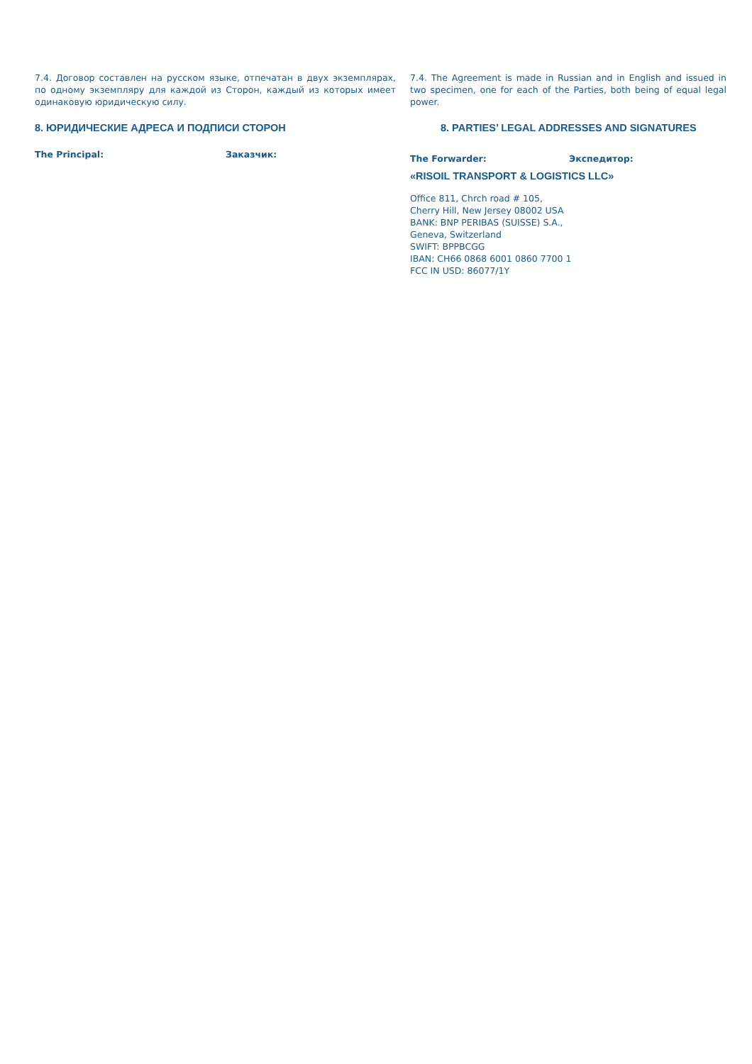7.4. Договор составлен на русском языке, отпечатан в двух экземплярах, по одному экземпляру для каждой из Сторон, каждый из которых имеет одинаковую юридическую силу.
8. ЮРИДИЧЕСКИЕ АДРЕСА И ПОДПИСИ СТОРОН
The Principal: Заказчик:
7.4. The Agreement is made in Russian and in English and issued in two specimen, one for each of the Parties, both being of equal legal power.
8. PARTIES’ LEGAL ADDRESSES AND SIGNATURES
The Forwarder: Экспедитор:
«RISOIL TRANSPORT & LOGISTICS LLC»
Office 811, Chrch road # 105,
Cherry Hill, New Jersey 08002 USA
BANK: BNP PERIBAS (SUISSE) S.A.,
Geneva, Switzerland
SWIFT: BPPBCGG
IBAN: CH66 0868 6001 0860 7700 1
FCC IN USD: 86077/1Y